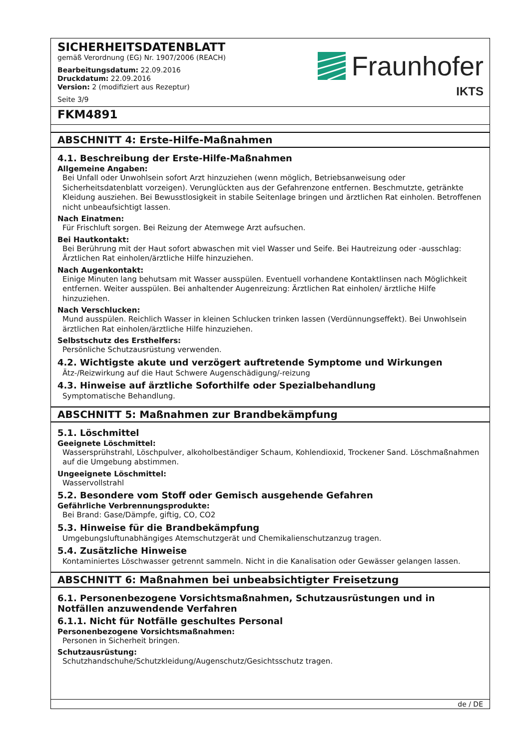SICHERHEITSDATENBLATT
gemäß Verordnung (EG) Nr. 1907/2006 (REACH)
Bearbeitungsdatum: 22.09.2016
Druckdatum: 22.09.2016
Version: 2 (modifiziert aus Rezeptur)
Seite 3/9
Fraunhofer
IKTS
FKM4891
ABSCHNITT 4: Erste-Hilfe-Maßnahmen
4.1. Beschreibung der Erste-Hilfe-Maßnahmen
Allgemeine Angaben:
Bei Unfall oder Unwohlsein sofort Arzt hinzuziehen (wenn möglich, Betriebsanweisung oder Sicherheitsdatenblatt vorzeigen). Verunglückten aus der Gefahrenzone entfernen. Beschmutzte, getränkte Kleidung ausziehen. Bei Bewusstlosigkeit in stabile Seitenlage bringen und ärztlichen Rat einholen. Betroffenen nicht unbeaufsichtigt lassen.
Nach Einatmen:
Für Frischluft sorgen. Bei Reizung der Atemwege Arzt aufsuchen.
Bei Hautkontakt:
Bei Berührung mit der Haut sofort abwaschen mit viel Wasser und Seife. Bei Hautreizung oder -ausschlag: Ärztlichen Rat einholen/ärztliche Hilfe hinzuziehen.
Nach Augenkontakt:
Einige Minuten lang behutsam mit Wasser ausspülen. Eventuell vorhandene Kontaktlinsen nach Möglichkeit entfernen. Weiter ausspülen. Bei anhaltender Augenreizung: Ärztlichen Rat einholen/ ärztliche Hilfe hinzuziehen.
Nach Verschlucken:
Mund ausspülen. Reichlich Wasser in kleinen Schlucken trinken lassen (Verdünnungseffekt). Bei Unwohlsein ärztlichen Rat einholen/ärztliche Hilfe hinzuziehen.
Selbstschutz des Ersthelfers:
Persönliche Schutzausrüstung verwenden.
4.2. Wichtigste akute und verzögert auftretende Symptome und Wirkungen
Ätz-/Reizwirkung auf die Haut Schwere Augenschädigung/-reizung
4.3. Hinweise auf ärztliche Soforthilfe oder Spezialbehandlung
Symptomatische Behandlung.
ABSCHNITT 5: Maßnahmen zur Brandbekämpfung
5.1. Löschmittel
Geeignete Löschmittel:
Wassersprühstrahl, Löschpulver, alkoholbeständiger Schaum, Kohlendioxid, Trockener Sand. Löschmaßnahmen auf die Umgebung abstimmen.
Ungeeignete Löschmittel:
Wasservollstrahl
5.2. Besondere vom Stoff oder Gemisch ausgehende Gefahren
Gefährliche Verbrennungsprodukte:
Bei Brand: Gase/Dämpfe, giftig, CO, CO2
5.3. Hinweise für die Brandbekämpfung
Umgebungsluftunabhängiges Atemschutzgerät und Chemikalienschutzanzug tragen.
5.4. Zusätzliche Hinweise
Kontaminiertes Löschwasser getrennt sammeln. Nicht in die Kanalisation oder Gewässer gelangen lassen.
ABSCHNITT 6: Maßnahmen bei unbeabsichtigter Freisetzung
6.1. Personenbezogene Vorsichtsmaßnahmen, Schutzausrüstungen und in Notfällen anzuwendende Verfahren
6.1.1. Nicht für Notfälle geschultes Personal
Personenbezogene Vorsichtsmaßnahmen:
Personen in Sicherheit bringen.
Schutzausrüstung:
Schutzhandschuhe/Schutzkleidung/Augenschutz/Gesichtsschutz tragen.
de / DE